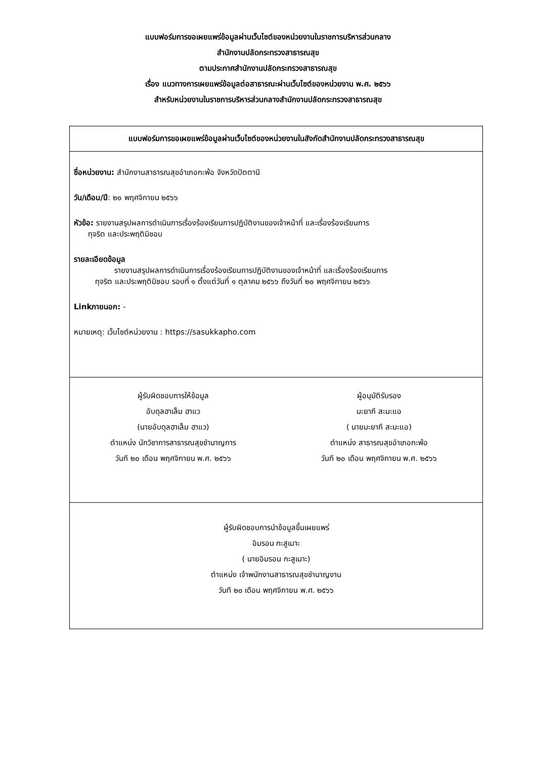แบบฟอร์มการขอเผยแพร่ข้อมูลผ่านเว็บไซต์ของหน่วยงานในราชการบริหารส่วนกลาง
สำนักงานปลัดกระทรวงสาธารณสุข
ตามประกาศสำนักงานปลัดกระทรวงสาธารณสุข
เรื่อง แนวทางการเผยแพร่ข้อมูลต่อสาธารณะผ่านเว็บไซต์ของหน่วยงาน พ.ศ. ๒๕๖๖
สำหรับหน่วยงานในราชการบริหารส่วนกลางสำนักงานปลัดกระทรวงสาธารณสุข
| แบบฟอร์มการขอเผยแพร่ข้อมูลผ่านเว็บไซต์ของหน่วยงานในสังกัดสำนักงานปลัดกระทรวงสาธารณสุข |
| ชื่อหน่วยงาน: สำนักงานสาธารณสุขอำเภอกะพ้อ จังหวัดปัตตานี วัน/เดือน/ปี : ๒๐ พฤศจิกายน ๒๕๖๖ หัวข้อ: รายงานสรุปผลการดำเนินการเรื่องร้องเรียนการปฏิบัติงานของเจ้าหน้าที่ และเรื่องร้องเรียนการ ทุจริต และประพฤติมิชอบ รายละเอียดข้อมูล รายงานสรุปผลการดำเนินการเรื่องร้องเรียนการปฏิบัติงานของเจ้าหน้าที่ และเรื่องร้องเรียนการ ทุจริต และประพฤติมิชอบ รอบที่ ๑ ตั้งแต่วันที่ ๑ ตุลาคม ๒๕๖๖ ถึงวันที่ ๒๐ พฤศจิกายน ๒๕๖๖ Linkภายนอก: - หมายเหตุ: เว็บไซต์หน่วยงาน : https://sasukkapho.com |
| ผู้รับผิดชอบการให้ข้อมูล อับดุลฮาเล็ม ฮาแว (นายอับดุลฮาเล็ม ฮาแว) ตำแหน่ง นักวิชาการสาธารณสุขชำนาญการ วันที ๒๐ เดือน พฤศจิกายน พ.ศ. ๒๕๖๖ ผู้อนุมัติรับรอง มะยากี สะมะแอ ( นายมะยากี สะมะแอ) ตำแหน่ง สาธารณสุขอำเภอกะพ้อ วันที ๒๐ เดือน พฤศจิกายน พ.ศ. ๒๕๖๖ |
| ผู้รับผิดชอบการนำข้อมูลขึ้นเผยแพร่ อิมรอน กะสูเมาะ ( นายอิมรอน กะสูเมาะ) ตำแหน่ง เจ้าพนักงานสาธารณสุขชำนาญงาน วันที ๒๐ เดือน พฤศจิกายน พ.ศ. ๒๕๖๖ |